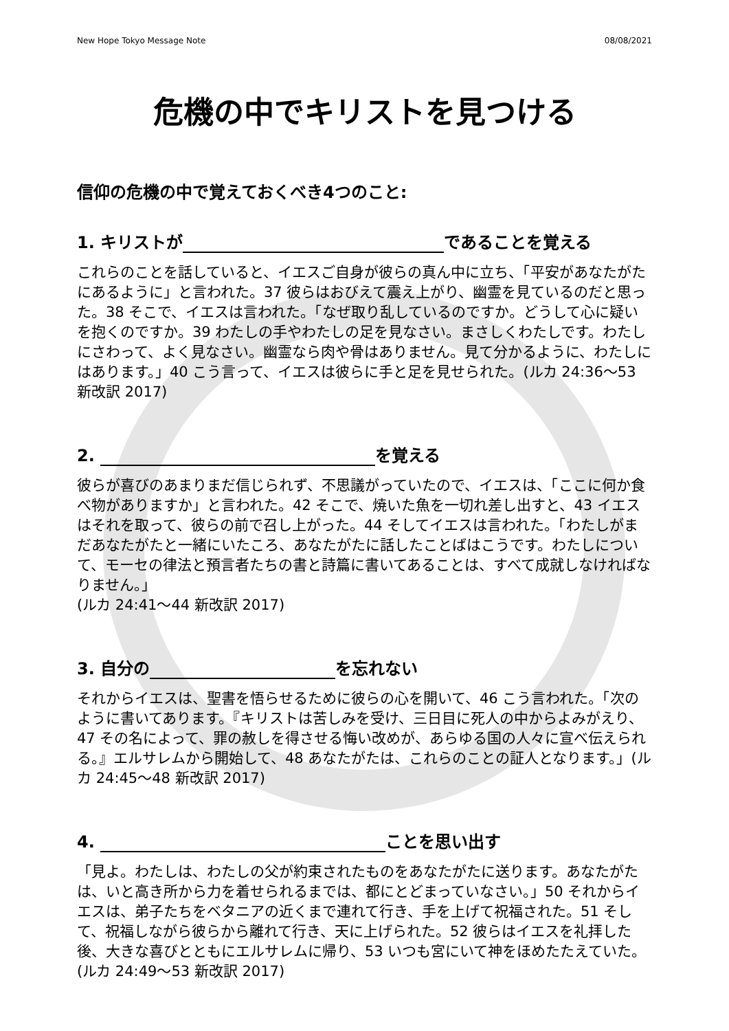New Hope Tokyo Message Note 08/08/2021
危機の中でキリストを見つける
信仰の危機の中で覚えておくべき4つのこと:
1. キリストが であることを覚える
これらのことを話していると、イエスご自身が彼らの真ん中に立ち、「平安があなたがたにあるように」と言われた。37 彼らはおびえて震え上がり、幽霊を見ているのだと思った。38 そこで、イエスは言われた。「なぜ取り乱しているのですか。どうして心に疑いを抱くのですか。39 わたしの手やわたしの足を見なさい。まさしくわたしです。わたしにさわって、よく見なさい。幽霊なら肉や骨はありません。見て分かるように、わたしにはあります。」40 こう言って、イエスは彼らに手と足を見せられた。(ルカ 24:36〜53 新改訳 2017)
2. を覚える
彼らが喜びのあまりまだ信じられず、不思議がっていたので、イエスは、「ここに何か食べ物がありますか」と言われた。42 そこで、焼いた魚を一切れ差し出すと、43 イエスはそれを取って、彼らの前で召し上がった。44 そしてイエスは言われた。「わたしがまだあなたがたと一緒にいたころ、あなたがたに話したことばはこうです。わたしについて、モーセの律法と預言者たちの書と詩篇に書いてあることは、すべて成就しなければなりません。」
(ルカ 24:41〜44 新改訳 2017)
3. 自分の を忘れない
それからイエスは、聖書を悟らせるために彼らの心を開いて、46 こう言われた。「次のように書いてあります。『キリストは苦しみを受け、三日目に死人の中からよみがえり、47 その名によって、罪の赦しを得させる悔い改めが、あらゆる国の人々に宣べ伝えられる。』エルサレムから開始して、48 あなたがたは、これらのことの証人となります。」(ルカ 24:45〜48 新改訳 2017)
4. ことを思い出す
「見よ。わたしは、わたしの父が約束されたものをあなたがたに送ります。あなたがたは、いと高き所から力を着せられるまでは、都にとどまっていなさい。」50 それからイエスは、弟子たちをベタニアの近くまで連れて行き、手を上げて祝福された。51 そして、祝福しながら彼らから離れて行き、天に上げられた。52 彼らはイエスを礼拝した後、大きな喜びとともにエルサレムに帰り、53 いつも宮にいて神をほめたたえていた。(ルカ 24:49〜53 新改訳 2017)